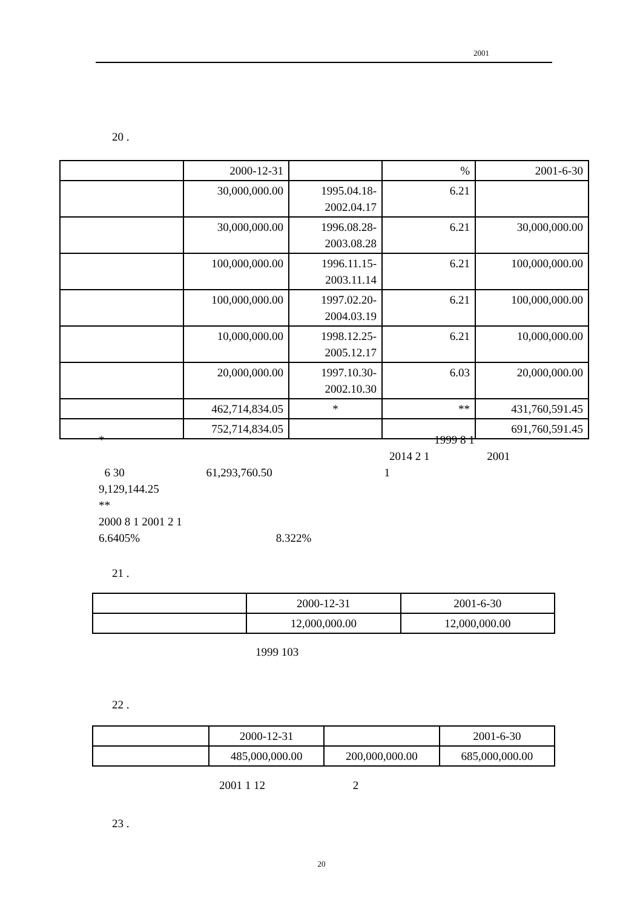2001
20 .
| | 2000-12-31 | | % | 2001-6-30 |
| | 30,000,000.00 | 1995.04.18- 2002.04.17 | 6.21 | |
| | 30,000,000.00 | 1996.08.28- 2003.08.28 | 6.21 | 30,000,000.00 |
| | 100,000,000.00 | 1996.11.15- 2003.11.14 | 6.21 | 100,000,000.00 |
| | 100,000,000.00 | 1997.02.20- 2004.03.19 | 6.21 | 100,000,000.00 |
| | 10,000,000.00 | 1998.12.25- 2005.12.17 | 6.21 | 10,000,000.00 |
| | 20,000,000.00 | 1997.10.30- 2002.10.30 | 6.03 | 20,000,000.00 |
| | 462,714,834.05 | * | ** | 431,760,591.45 |
| | 752,714,834.05 | | | 691,760,591.45 |
* 1999 8 1
2014 2 1 2001
6 30 61,293,760.50 1
9,129,144.25
**
2000 8 1 2001 2 1
6.6405% 8.322%
21 .
| | 2000-12-31 | 2001-6-30 |
| | 12,000,000.00 | 12,000,000.00 |
1999 103
22 .
| | 2000-12-31 | | 2001-6-30 |
| | 485,000,000.00 | 200,000,000.00 | 685,000,000.00 |
2001 1 12 2
23 .
20